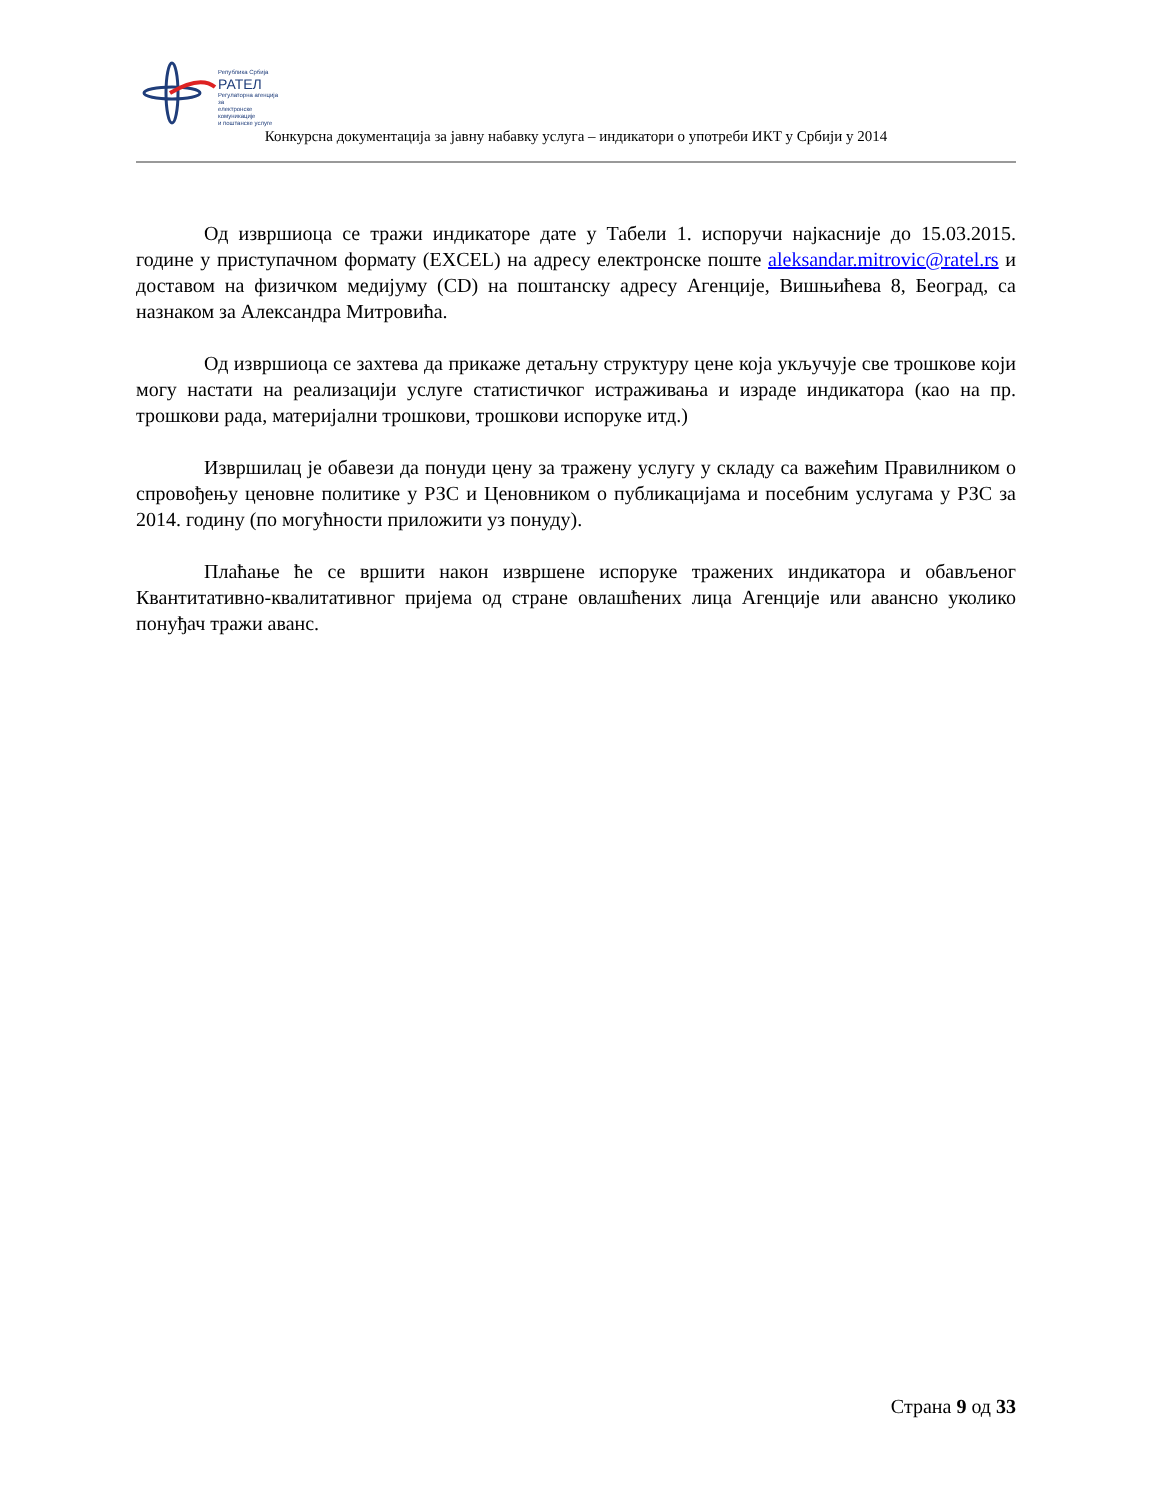Република Србија
РАТЕЛ
Регулаторна агенција за
електронске комуникације
и поштанске услуге
Конкурсна документација за јавну набавку услуга – индикатори о употреби ИКТ у Србији у 2014
Од извршиоца се тражи индикаторе дате у Табели 1. испоручи најкасније до 15.03.2015. године у приступачном формату (EXCEL) на адресу електронске поште aleksandar.mitrovic@ratel.rs и доставом на физичком медијуму (CD) на поштанску адресу Агенције, Вишњићева 8, Београд, са назнаком за Александра Митровића.
Од извршиоца се захтева да прикаже детаљну структуру цене која укључује све трошкове који могу настати на реализацији услуге статистичког истраживања и израде индикатора (као на пр. трошкови рада, материјални трошкови, трошкови испоруке итд.)
Извршилац је обавези да понуди цену за тражену услугу у складу са важећим Правилником о спровођењу ценовне политике у РЗС и Ценовником о публикацијама и посебним услугама у РЗС за 2014. годину (по могућности приложити уз понуду).
Плаћање ће се вршити након извршене испоруке тражених индикатора и обављеног Квантитативно-квалитативног пријема од стране овлашћених лица Агенције или авансно уколико понуђач тражи аванс.
Страна 9 од 33